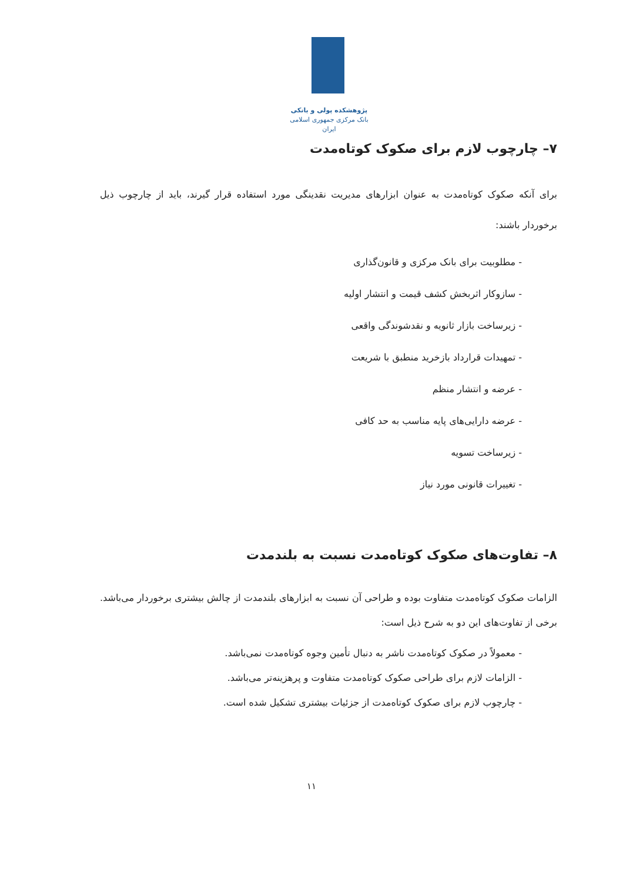پژوهشکده پولی و بانکی
بانک مرکزی جمهوری اسلامی ایران
۷– چارچوب لازم برای صکوک کوتاه‌مدت
برای آنکه صکوک کوتاه‌مدت به عنوان ابزارهای مدیریت نقدینگی مورد استفاده قرار گیرند، باید از چارچوب ذیل برخوردار باشند:
- مطلوبیت برای بانک مرکزی و قانون‌گذاری
- سازوکار اثربخش کشف قیمت و انتشار اولیه
- زیرساخت بازار ثانویه و نقدشوندگی واقعی
- تمهیدات قرارداد بازخرید منطبق با شریعت
- عرضه و انتشار منظم
- عرضه دارایی‌های پایه مناسب به حد کافی
- زیرساخت تسویه
- تغییرات قانونی مورد نیاز
۸– تفاوت‌های صکوک کوتاه‌مدت نسبت به بلندمدت
الزامات صکوک کوتاه‌مدت متفاوت بوده و طراحی آن نسبت به ابزارهای بلندمدت از چالش بیشتری برخوردار می‌باشد. برخی از تفاوت‌های این دو به شرح ذیل است:
- معمولاً در صکوک کوتاه‌مدت ناشر به دنبال تأمین وجوه کوتاه‌مدت نمی‌باشد.
- الزامات لازم برای طراحی صکوک کوتاه‌مدت متفاوت و پرهزینه‌تر می‌باشد.
- چارچوب لازم برای صکوک کوتاه‌مدت از جزئیات بیشتری تشکیل شده است.
۱۱